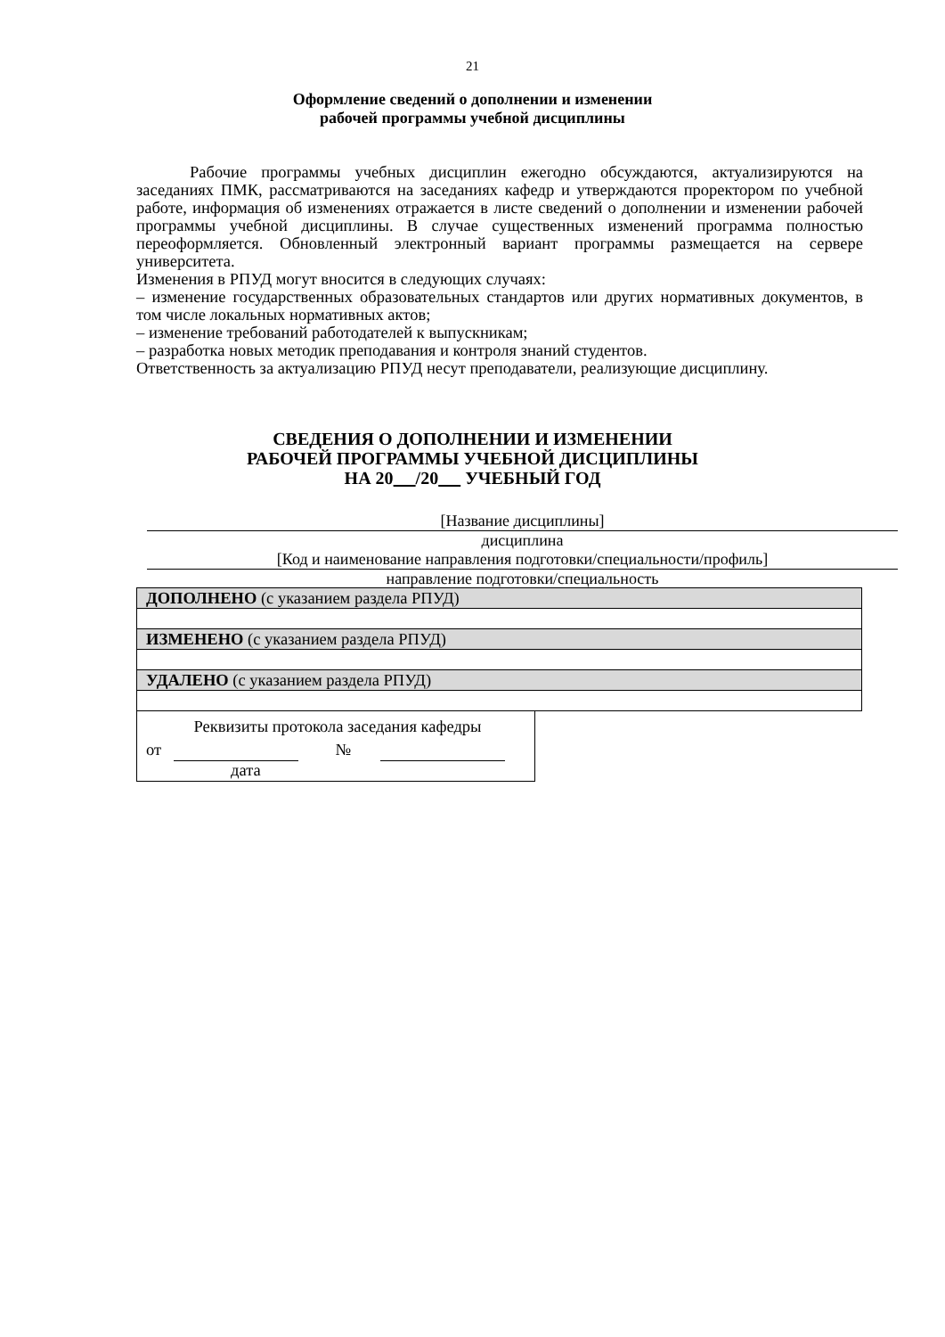21
Оформление сведений о дополнении и изменении
рабочей программы учебной дисциплины
Рабочие программы учебных дисциплин ежегодно обсуждаются, актуализируются на заседаниях ПМК, рассматриваются на заседаниях кафедр и утверждаются проректором по учебной работе, информация об изменениях отражается в листе сведений о дополнении и изменении рабочей программы учебной дисциплины. В случае существенных изменений программа полностью переоформляется. Обновленный электронный вариант программы размещается на сервере университета.
Изменения в РПУД могут вносится в следующих случаях:
– изменение государственных образовательных стандартов или других нормативных документов, в том числе локальных нормативных актов;
– изменение требований работодателей к выпускникам;
– разработка новых методик преподавания и контроля знаний студентов.
Ответственность за актуализацию РПУД несут преподаватели, реализующие дисциплину.
СВЕДЕНИЯ О ДОПОЛНЕНИИ И ИЗМЕНЕНИИ
РАБОЧЕЙ ПРОГРАММЫ УЧЕБНОЙ ДИСЦИПЛИНЫ
НА 20 /20 УЧЕБНЫЙ ГОД
[Название дисциплины]
дисциплина
[Код и наименование направления подготовки/специальности/профиль]
направление подготовки/специальность
| ДОПОЛНЕНО (с указанием раздела РПУД) |
| ИЗМЕНЕНО (с указанием раздела РПУД) |
| УДАЛЕНО (с указанием раздела РПУД) |
Реквизиты протокола заседания кафедры
от №
дата